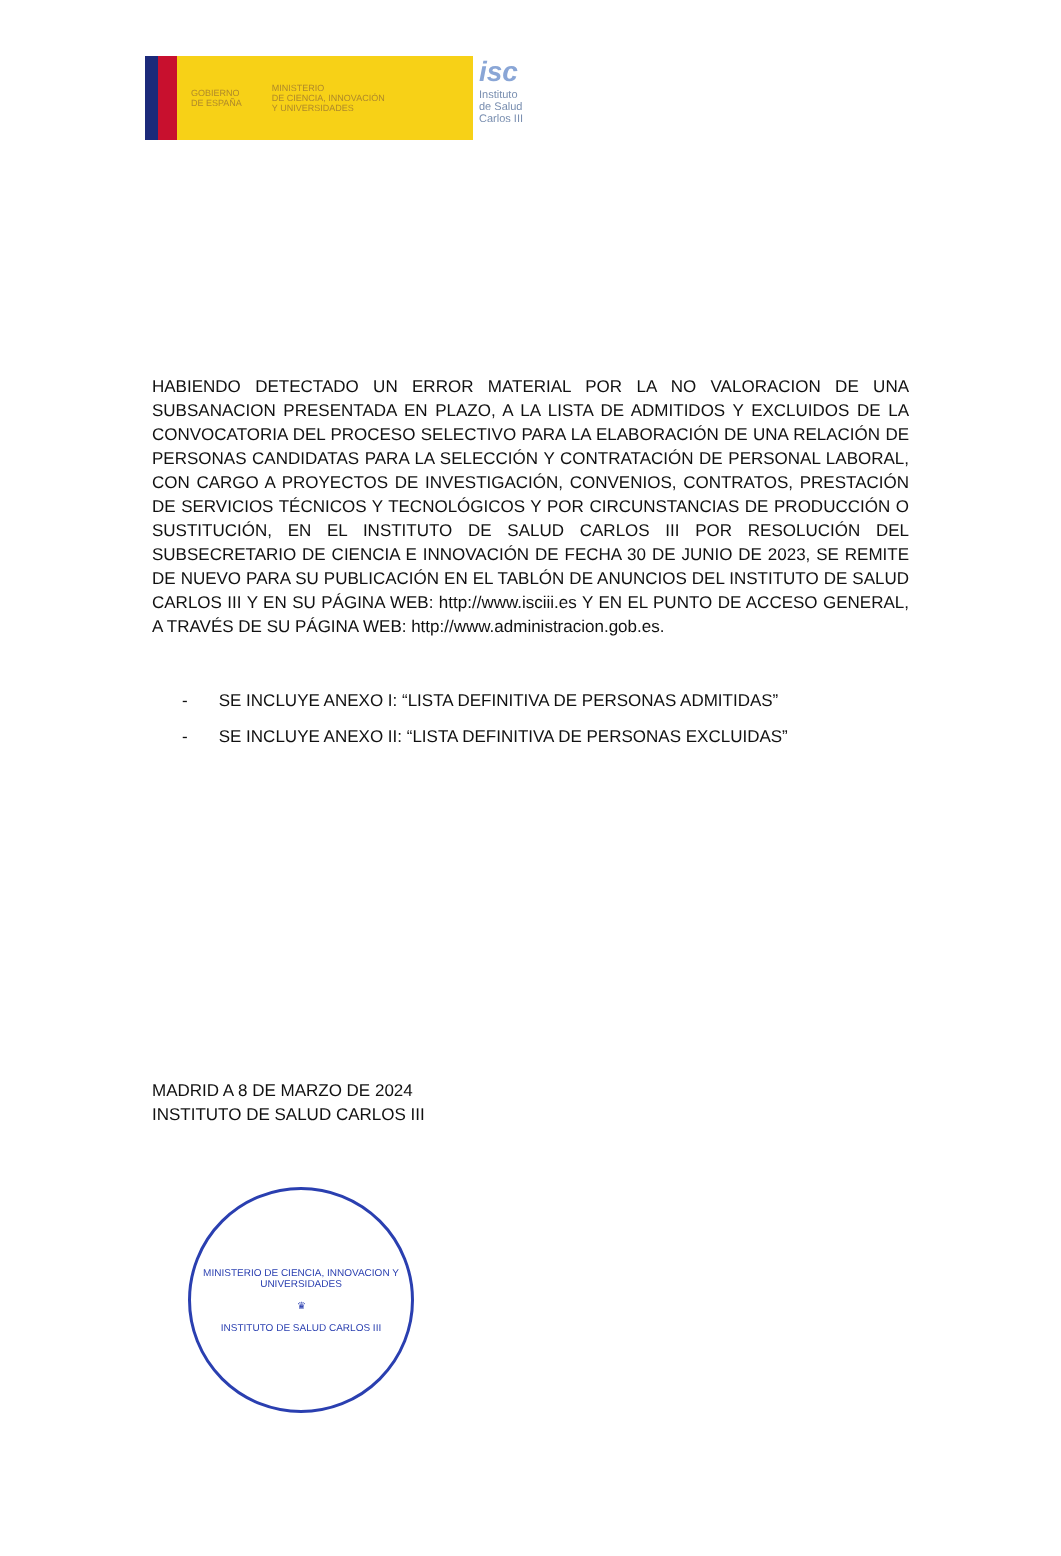GOBIERNO
DE ESPAÑA
MINISTERIO
DE CIENCIA, INNOVACIÓN
Y UNIVERSIDADES
isc
Instituto
de Salud
Carlos III
HABIENDO DETECTADO UN ERROR MATERIAL POR LA NO VALORACION DE UNA SUBSANACION PRESENTADA EN PLAZO, A LA LISTA DE ADMITIDOS Y EXCLUIDOS DE LA CONVOCATORIA DEL PROCESO SELECTIVO PARA LA ELABORACIÓN DE UNA RELACIÓN DE PERSONAS CANDIDATAS PARA LA SELECCIÓN Y CONTRATACIÓN DE PERSONAL LABORAL, CON CARGO A PROYECTOS DE INVESTIGACIÓN, CONVENIOS, CONTRATOS, PRESTACIÓN DE SERVICIOS TÉCNICOS Y TECNOLÓGICOS Y POR CIRCUNSTANCIAS DE PRODUCCIÓN O SUSTITUCIÓN, EN EL INSTITUTO DE SALUD CARLOS III POR RESOLUCIÓN DEL SUBSECRETARIO DE CIENCIA E INNOVACIÓN DE FECHA 30 DE JUNIO DE 2023, SE REMITE DE NUEVO PARA SU PUBLICACIÓN EN EL TABLÓN DE ANUNCIOS DEL INSTITUTO DE SALUD CARLOS III Y EN SU PÁGINA WEB: http://www.isciii.es Y EN EL PUNTO DE ACCESO GENERAL, A TRAVÉS DE SU PÁGINA WEB: http://www.administracion.gob.es.
- SE INCLUYE ANEXO I: “LISTA DEFINITIVA DE PERSONAS ADMITIDAS”
- SE INCLUYE ANEXO II: “LISTA DEFINITIVA DE PERSONAS EXCLUIDAS”
MADRID A 8 DE MARZO DE 2024
INSTITUTO DE SALUD CARLOS III
MINISTERIO DE CIENCIA, INNOVACION Y UNIVERSIDADES
♛
INSTITUTO DE SALUD CARLOS III